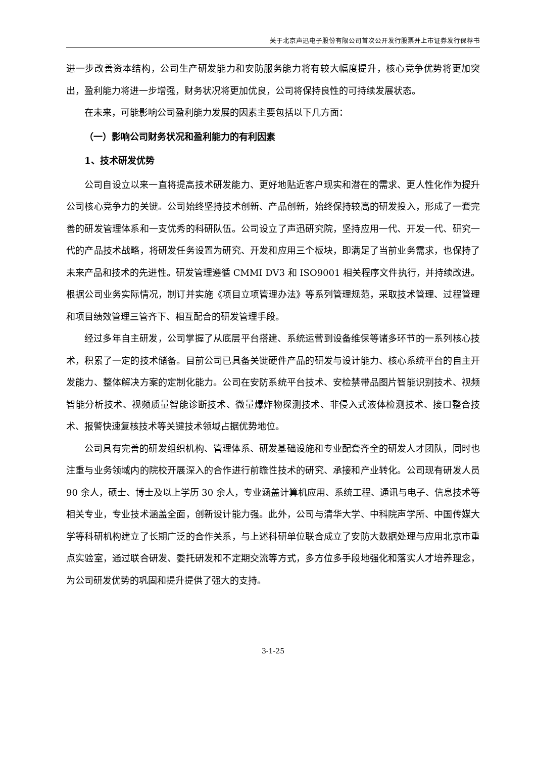关于北京声迅电子股份有限公司首次公开发行股票并上市证券发行保荐书
进一步改善资本结构，公司生产研发能力和安防服务能力将有较大幅度提升，核心竞争优势将更加突出，盈利能力将进一步增强，财务状况将更加优良，公司将保持良性的可持续发展状态。
在未来，可能影响公司盈利能力发展的因素主要包括以下几方面：
（一）影响公司财务状况和盈利能力的有利因素
1、技术研发优势
公司自设立以来一直将提高技术研发能力、更好地贴近客户现实和潜在的需求、更人性化作为提升公司核心竞争力的关键。公司始终坚持技术创新、产品创新，始终保持较高的研发投入，形成了一套完善的研发管理体系和一支优秀的科研队伍。公司设立了声迅研究院，坚持应用一代、开发一代、研究一代的产品技术战略，将研发任务设置为研究、开发和应用三个板块，即满足了当前业务需求，也保持了未来产品和技术的先进性。研发管理遵循 CMMI DV3 和 ISO9001 相关程序文件执行，并持续改进。根据公司业务实际情况，制订并实施《项目立项管理办法》等系列管理规范，采取技术管理、过程管理和项目绩效管理三管齐下、相互配合的研发管理手段。
经过多年自主研发，公司掌握了从底层平台搭建、系统运营到设备维保等诸多环节的一系列核心技术，积累了一定的技术储备。目前公司已具备关键硬件产品的研发与设计能力、核心系统平台的自主开发能力、整体解决方案的定制化能力。公司在安防系统平台技术、安检禁带品图片智能识别技术、视频智能分析技术、视频质量智能诊断技术、微量爆炸物探测技术、非侵入式液体检测技术、接口整合技术、报警快速复核技术等关键技术领域占据优势地位。
公司具有完善的研发组织机构、管理体系、研发基础设施和专业配套齐全的研发人才团队，同时也注重与业务领域内的院校开展深入的合作进行前瞻性技术的研究、承接和产业转化。公司现有研发人员 90 余人，硕士、博士及以上学历 30 余人，专业涵盖计算机应用、系统工程、通讯与电子、信息技术等相关专业，专业技术涵盖全面，创新设计能力强。此外，公司与清华大学、中科院声学所、中国传媒大学等科研机构建立了长期广泛的合作关系，与上述科研单位联合成立了安防大数据处理与应用北京市重点实验室，通过联合研发、委托研发和不定期交流等方式，多方位多手段地强化和落实人才培养理念，为公司研发优势的巩固和提升提供了强大的支持。
3-1-25